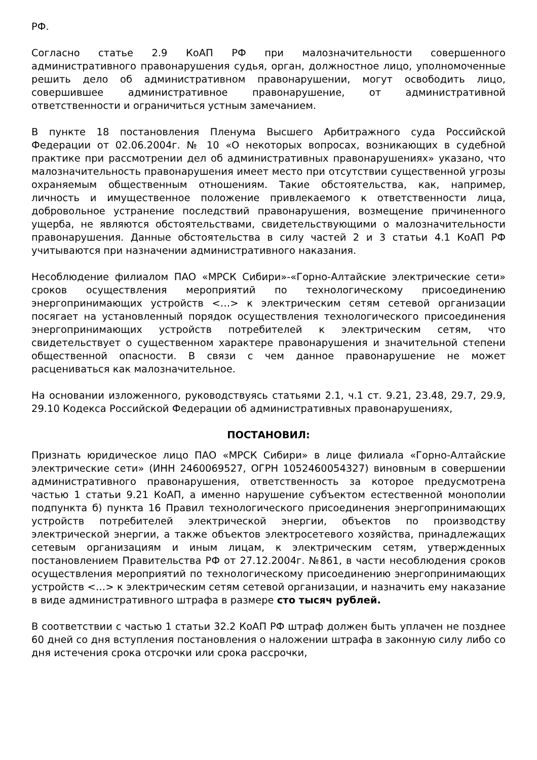РФ.
Согласно статье 2.9 КоАП РФ при малозначительности совершенного административного правонарушения судья, орган, должностное лицо, уполномоченные решить дело об административном правонарушении, могут освободить лицо, совершившее административное правонарушение, от административной ответственности и ограничиться устным замечанием.
В пункте 18 постановления Пленума Высшего Арбитражного суда Российской Федерации от 02.06.2004г. № 10 «О некоторых вопросах, возникающих в судебной практике при рассмотрении дел об административных правонарушениях» указано, что малозначительность правонарушения имеет место при отсутствии существенной угрозы охраняемым общественным отношениям. Такие обстоятельства, как, например, личность и имущественное положение привлекаемого к ответственности лица, добровольное устранение последствий правонарушения, возмещение причиненного ущерба, не являются обстоятельствами, свидетельствующими о малозначительности правонарушения. Данные обстоятельства в силу частей 2 и 3 статьи 4.1 КоАП РФ учитываются при назначении административного наказания.
Несоблюдение филиалом ПАО «МРСК Сибири»-«Горно-Алтайские электрические сети» сроков осуществления мероприятий по технологическому присоединению энергопринимающих устройств <…> к электрическим сетям сетевой организации посягает на установленный порядок осуществления технологического присоединения энергопринимающих устройств потребителей к электрическим сетям, что свидетельствует о существенном характере правонарушения и значительной степени общественной опасности. В связи с чем данное правонарушение не может расцениваться как малозначительное.
На основании изложенного, руководствуясь статьями 2.1, ч.1 ст. 9.21, 23.48, 29.7, 29.9, 29.10 Кодекса Российской Федерации об административных правонарушениях,
ПОСТАНОВИЛ:
Признать юридическое лицо ПАО «МРСК Сибири» в лице филиала «Горно-Алтайские электрические сети» (ИНН 2460069527, ОГРН 1052460054327) виновным в совершении административного правонарушения, ответственность за которое предусмотрена частью 1 статьи 9.21 КоАП, а именно нарушение субъектом естественной монополии подпункта б) пункта 16 Правил технологического присоединения энергопринимающих устройств потребителей электрической энергии, объектов по производству электрической энергии, а также объектов электросетевого хозяйства, принадлежащих сетевым организациям и иным лицам, к электрическим сетям, утвержденных постановлением Правительства РФ от 27.12.2004г. №861, в части несоблюдения сроков осуществления мероприятий по технологическому присоединению энергопринимающих устройств <…> к электрическим сетям сетевой организации, и назначить ему наказание в виде административного штрафа в размере сто тысяч рублей.
В соответствии с частью 1 статьи 32.2 КоАП РФ штраф должен быть уплачен не позднее 60 дней со дня вступления постановления о наложении штрафа в законную силу либо со дня истечения срока отсрочки или срока рассрочки,